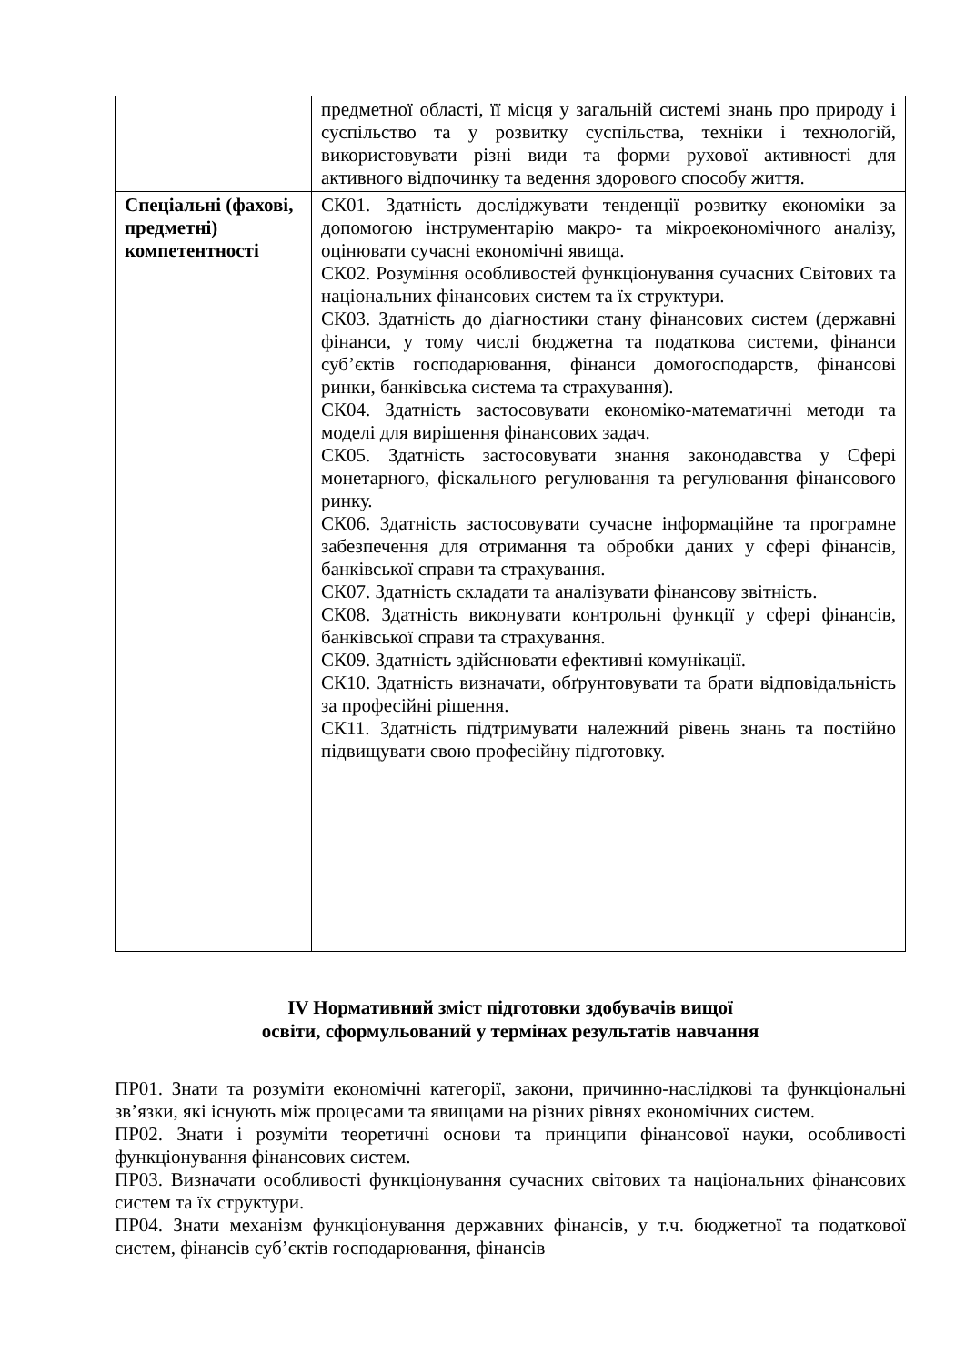| | предметної області, її місця у загальній системі знань про природу і суспільство та у розвитку суспільства, техніки і технологій, використовувати різні види та форми рухової активності для активного відпочинку та ведення здорового способу життя. |
| Спеціальні (фахові, предметні) компетентності | СК01. Здатність досліджувати тенденції розвитку економіки за допомогою інструментарію макро- та мікроекономічного аналізу, оцінювати сучасні економічні явища. СК02. Розуміння особливостей функціонування сучасних Світових та національних фінансових систем та їх структури. СК03. Здатність до діагностики стану фінансових систем (державні фінанси, у тому числі бюджетна та податкова системи, фінанси суб’єктів господарювання, фінанси домогосподарств, фінансові ринки, банківська система та страхування). СК04. Здатність застосовувати економіко-математичні методи та моделі для вирішення фінансових задач. СК05. Здатність застосовувати знання законодавства у Сфері монетарного, фіскального регулювання та регулювання фінансового ринку. СК06. Здатність застосовувати сучасне інформаційне та програмне забезпечення для отримання та обробки даних у сфері фінансів, банківської справи та страхування. СК07. Здатність складати та аналізувати фінансову звітність. СК08. Здатність виконувати контрольні функції у сфері фінансів, банківської справи та страхування. СК09. Здатність здійснювати ефективні комунікації. СК10. Здатність визначати, обґрунтовувати та брати відповідальність за професійні рішення. СК11. Здатність підтримувати належний рівень знань та постійно підвищувати свою професійну підготовку. |
IV Нормативний зміст підготовки здобувачів вищої
освіти, сформульований у термінах результатів навчання
ПР01. Знати та розуміти економічні категорії, закони, причинно-наслідкові та функціональні зв’язки, які існують між процесами та явищами на різних рівнях економічних систем.
ПР02. Знати і розуміти теоретичні основи та принципи фінансової науки, особливості функціонування фінансових систем.
ПР03. Визначати особливості функціонування сучасних світових та національних фінансових систем та їх структури.
ПР04. Знати механізм функціонування державних фінансів, у т.ч. бюджетної та податкової систем, фінансів суб’єктів господарювання, фінансів